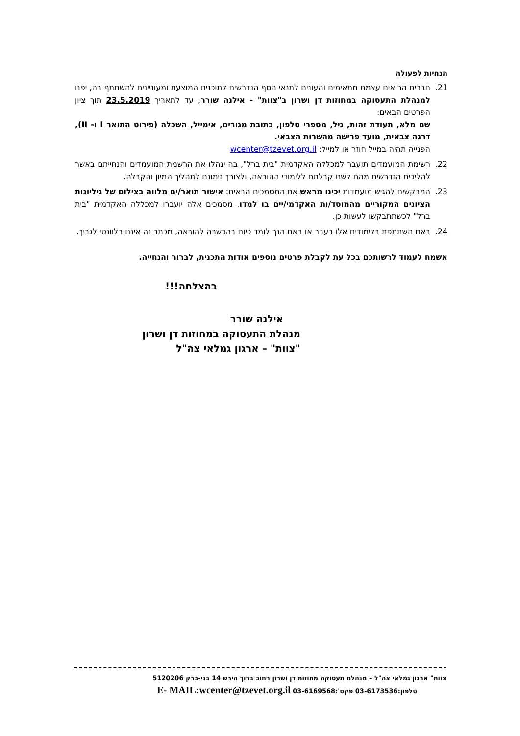הנחיות לפעולה
21. חברים הרואים עצמם מתאימים והעונים לתנאי הסף הנדרשים לתוכנית המוצעת ומעוניינים להשתתף בה, יפנו למנהלת התעסוקה במחוזות דן ושרון ב"צוות" - אילנה שורר, עד לתאריך 23.5.2019 תוך ציון הפרטים הבאים:
שם מלא, תעודת זהות, גיל, מספרי טלפון, כתובת מגורים, אימייל, השכלה (פירוט התואר I ו- II), דרגה צבאית, מועד פרישה מהשרות הצבאי.
הפנייה תהיה במייל חוזר או למייל: wcenter@tzevet.org.il
22. רשימת המועמדים תועבר למכללה האקדמית "בית ברל", בה ינהלו את הרשמת המועמדים והנחייתם באשר להליכים הנדרשים מהם לשם קבלתם ללימודי ההוראה, ולצורך זימונם לתהליך המיון והקבלה.
23. המבקשים להגיש מועמדות יכינו מראש את המסמכים הבאים: אישור תואר/ים מלווה בצילום של גיליונות הציונים המקוריים מהמוסד/ות האקדמי/יים בו למדו. מסמכים אלה יועברו למכללה האקדמית "בית ברל" לכשתתבקשו לעשות כן.
24. באם השתתפת בלימודים אלו בעבר או באם הנך לומד כיום בהכשרה להוראה, מכתב זה איננו רלוונטי לגביך.
אשמח לעמוד לרשותכם בכל עת לקבלת פרטים נוספים אודות התכנית, לברור והנחייה.
בהצלחה!!!
אילנה שורר
מנהלת התעסוקה במחוזות דן ושרון
"צוות" – ארגון גמלאי צה"ל
צוות" ארגון גמלאי צה"ל – מנהלת תעסוקה מחוזות דן ושרון רחוב ברוך הירש 14 בני-ברק 5120206
טלפון:03-6173536 פקס':03-6169568 E- MAIL:wcenter@tzevet.org.il